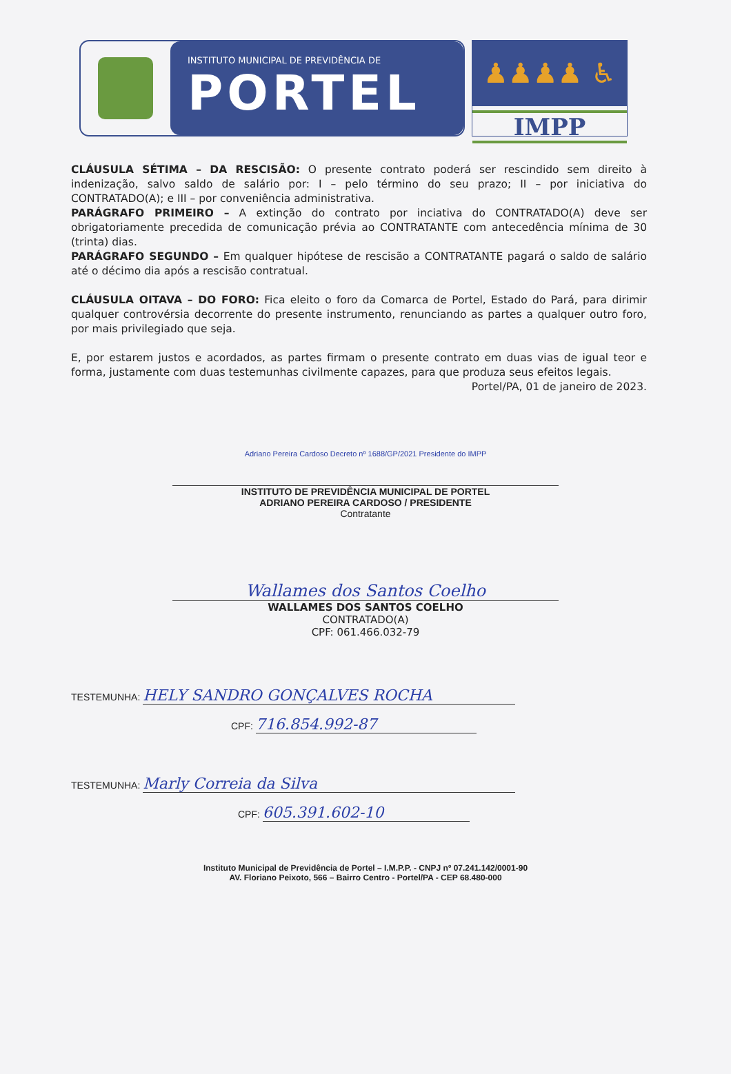INSTITUTO MUNICIPAL DE PREVIDÊNCIA DE
PORTEL
♟♟♟♟ ♿
IMPP
CLÁUSULA SÉTIMA – DA RESCISÃO: O presente contrato poderá ser rescindido sem direito à indenização, salvo saldo de salário por: I – pelo término do seu prazo; II – por iniciativa do CONTRATADO(A); e III – por conveniência administrativa.
PARÁGRAFO PRIMEIRO – A extinção do contrato por inciativa do CONTRATADO(A) deve ser obrigatoriamente precedida de comunicação prévia ao CONTRATANTE com antecedência mínima de 30 (trinta) dias.
PARÁGRAFO SEGUNDO – Em qualquer hipótese de rescisão a CONTRATANTE pagará o saldo de salário até o décimo dia após a rescisão contratual.
CLÁUSULA OITAVA – DO FORO: Fica eleito o foro da Comarca de Portel, Estado do Pará, para dirimir qualquer controvérsia decorrente do presente instrumento, renunciando as partes a qualquer outro foro, por mais privilegiado que seja.
E, por estarem justos e acordados, as partes firmam o presente contrato em duas vias de igual teor e forma, justamente com duas testemunhas civilmente capazes, para que produza seus efeitos legais.
Portel/PA, 01 de janeiro de 2023.
Adriano Pereira Cardoso Decreto nº 1688/GP/2021 Presidente do IMPP
INSTITUTO DE PREVIDÊNCIA MUNICIPAL DE PORTEL
ADRIANO PEREIRA CARDOSO / PRESIDENTE
Contratante
Wallames dos Santos Coelho
WALLAMES DOS SANTOS COELHO
CONTRATADO(A)
CPF: 061.466.032-79
TESTEMUNHA: HELY SANDRO GONÇALVES ROCHA
CPF: 716.854.992-87
TESTEMUNHA: Marly Correia da Silva
CPF: 605.391.602-10
Instituto Municipal de Previdência de Portel – I.M.P.P. - CNPJ nº 07.241.142/0001-90
AV. Floriano Peixoto, 566 – Bairro Centro - Portel/PA - CEP 68.480-000